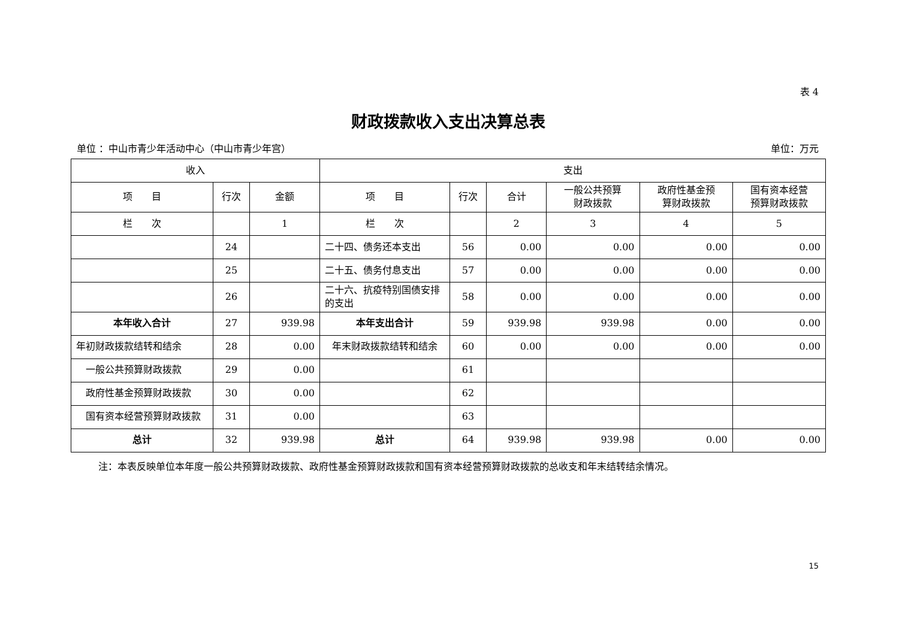表 4
财政拨款收入支出决算总表
单位 ：中山市青少年活动中心（中山市青少年宫） 单位：万元
| 收入 | | | 支出 | | | | | |
| --- | --- | --- | --- | --- | --- | --- | --- | --- |
| 项 目 | 行次 | 金额 | 项 目 | 行次 | 合计 | 一般公共预算 财政拨款 | 政府性基金预 算财政拨款 | 国有资本经营 预算财政拨款 |
| 栏 次 | | 1 | 栏 次 | | 2 | 3 | 4 | 5 |
| | 24 | | 二十四、债务还本支出 | 56 | 0.00 | 0.00 | 0.00 | 0.00 |
| | 25 | | 二十五、债务付息支出 | 57 | 0.00 | 0.00 | 0.00 | 0.00 |
| | 26 | | 二十六、抗疫特别国债安排的支出 | 58 | 0.00 | 0.00 | 0.00 | 0.00 |
| 本年收入合计 | 27 | 939.98 | 本年支出合计 | 59 | 939.98 | 939.98 | 0.00 | 0.00 |
| 年初财政拨款结转和结余 | 28 | 0.00 | 年末财政拨款结转和结余 | 60 | 0.00 | 0.00 | 0.00 | 0.00 |
| 一般公共预算财政拨款 | 29 | 0.00 | | 61 | | | | |
| 政府性基金预算财政拨款 | 30 | 0.00 | | 62 | | | | |
| 国有资本经营预算财政拨款 | 31 | 0.00 | | 63 | | | | |
| 总计 | 32 | 939.98 | 总计 | 64 | 939.98 | 939.98 | 0.00 | 0.00 |
注：本表反映单位本年度一般公共预算财政拨款、政府性基金预算财政拨款和国有资本经营预算财政拨款的总收支和年末结转结余情况。
15